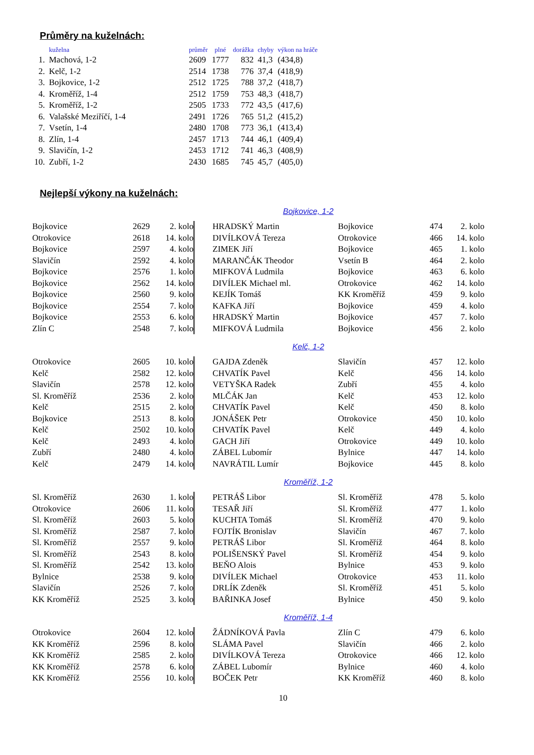Průměry na kuželnách:
| | kuželna | průměr | plné | dorážka | chyby | výkon na hráče |
| --- | --- | --- | --- | --- | --- | --- |
| 1. | Machová, 1-2 | 2609 | 1777 | 832 | 41,3 | (434,8) |
| 2. | Kelč, 1-2 | 2514 | 1738 | 776 | 37,4 | (418,9) |
| 3. | Bojkovice, 1-2 | 2512 | 1725 | 788 | 37,2 | (418,7) |
| 4. | Kroměříž, 1-4 | 2512 | 1759 | 753 | 48,3 | (418,7) |
| 5. | Kroměříž, 1-2 | 2505 | 1733 | 772 | 43,5 | (417,6) |
| 6. | Valašské Meziříčí, 1-4 | 2491 | 1726 | 765 | 51,2 | (415,2) |
| 7. | Vsetín, 1-4 | 2480 | 1708 | 773 | 36,1 | (413,4) |
| 8. | Zlín, 1-4 | 2457 | 1713 | 744 | 46,1 | (409,4) |
| 9. | Slavičín, 1-2 | 2453 | 1712 | 741 | 46,3 | (408,9) |
| 10. | Zubří, 1-2 | 2430 | 1685 | 745 | 45,7 | (405,0) |
Nejlepší výkony na kuželnách:
Bojkovice, 1-2
| Bojkovice | 2629 | 2. kolo | | HRADSKÝ Martin | Bojkovice | 474 | 2. kolo |
| Otrokovice | 2618 | 14. kolo | | DIVÍLKOVÁ Tereza | Otrokovice | 466 | 14. kolo |
| Bojkovice | 2597 | 4. kolo | | ZIMEK Jiří | Bojkovice | 465 | 1. kolo |
| Slavičín | 2592 | 4. kolo | | MARANČÁK Theodor | Vsetín B | 464 | 2. kolo |
| Bojkovice | 2576 | 1. kolo | | MIFKOVÁ Ludmila | Bojkovice | 463 | 6. kolo |
| Bojkovice | 2562 | 14. kolo | | DIVÍLEK Michael ml. | Otrokovice | 462 | 14. kolo |
| Bojkovice | 2560 | 9. kolo | | KEJÍK Tomáš | KK Kroměříž | 459 | 9. kolo |
| Bojkovice | 2554 | 7. kolo | | KAFKA Jiří | Bojkovice | 459 | 4. kolo |
| Bojkovice | 2553 | 6. kolo | | HRADSKÝ Martin | Bojkovice | 457 | 7. kolo |
| Zlín C | 2548 | 7. kolo | | MIFKOVÁ Ludmila | Bojkovice | 456 | 2. kolo |
Kelč, 1-2
| Otrokovice | 2605 | 10. kolo | | GAJDA Zdeněk | Slavičín | 457 | 12. kolo |
| Kelč | 2582 | 12. kolo | | CHVATÍK Pavel | Kelč | 456 | 14. kolo |
| Slavičín | 2578 | 12. kolo | | VETYŠKA Radek | Zubří | 455 | 4. kolo |
| Sl. Kroměříž | 2536 | 2. kolo | | MLČÁK Jan | Kelč | 453 | 12. kolo |
| Kelč | 2515 | 2. kolo | | CHVATÍK Pavel | Kelč | 450 | 8. kolo |
| Bojkovice | 2513 | 8. kolo | | JONÁŠEK Petr | Otrokovice | 450 | 10. kolo |
| Kelč | 2502 | 10. kolo | | CHVATÍK Pavel | Kelč | 449 | 4. kolo |
| Kelč | 2493 | 4. kolo | | GACH Jiří | Otrokovice | 449 | 10. kolo |
| Zubří | 2480 | 4. kolo | | ZÁBEL Lubomír | Bylnice | 447 | 14. kolo |
| Kelč | 2479 | 14. kolo | | NAVRÁTIL Lumír | Bojkovice | 445 | 8. kolo |
Kroměříž, 1-2
| Sl. Kroměříž | 2630 | 1. kolo | | PETRÁŠ Libor | Sl. Kroměříž | 478 | 5. kolo |
| Otrokovice | 2606 | 11. kolo | | TESAŘ Jiří | Sl. Kroměříž | 477 | 1. kolo |
| Sl. Kroměříž | 2603 | 5. kolo | | KUCHTA Tomáš | Sl. Kroměříž | 470 | 9. kolo |
| Sl. Kroměříž | 2587 | 7. kolo | | FOJTÍK Bronislav | Slavičín | 467 | 7. kolo |
| Sl. Kroměříž | 2557 | 9. kolo | | PETRÁŠ Libor | Sl. Kroměříž | 464 | 8. kolo |
| Sl. Kroměříž | 2543 | 8. kolo | | POLIŠENSKÝ Pavel | Sl. Kroměříž | 454 | 9. kolo |
| Sl. Kroměříž | 2542 | 13. kolo | | BEŇO Alois | Bylnice | 453 | 9. kolo |
| Bylnice | 2538 | 9. kolo | | DIVÍLEK Michael | Otrokovice | 453 | 11. kolo |
| Slavičín | 2526 | 7. kolo | | DRLÍK Zdeněk | Sl. Kroměříž | 451 | 5. kolo |
| KK Kroměříž | 2525 | 3. kolo | | BAŘINKA Josef | Bylnice | 450 | 9. kolo |
Kroměříž, 1-4
| Otrokovice | 2604 | 12. kolo | | ŽÁDNÍKOVÁ Pavla | Zlín C | 479 | 6. kolo |
| KK Kroměříž | 2596 | 8. kolo | | SLÁMA Pavel | Slavičín | 466 | 2. kolo |
| KK Kroměříž | 2585 | 2. kolo | | DIVÍLKOVÁ Tereza | Otrokovice | 466 | 12. kolo |
| KK Kroměříž | 2578 | 6. kolo | | ZÁBEL Lubomír | Bylnice | 460 | 4. kolo |
| KK Kroměříž | 2556 | 10. kolo | | BOČEK Petr | KK Kroměříž | 460 | 8. kolo |
10